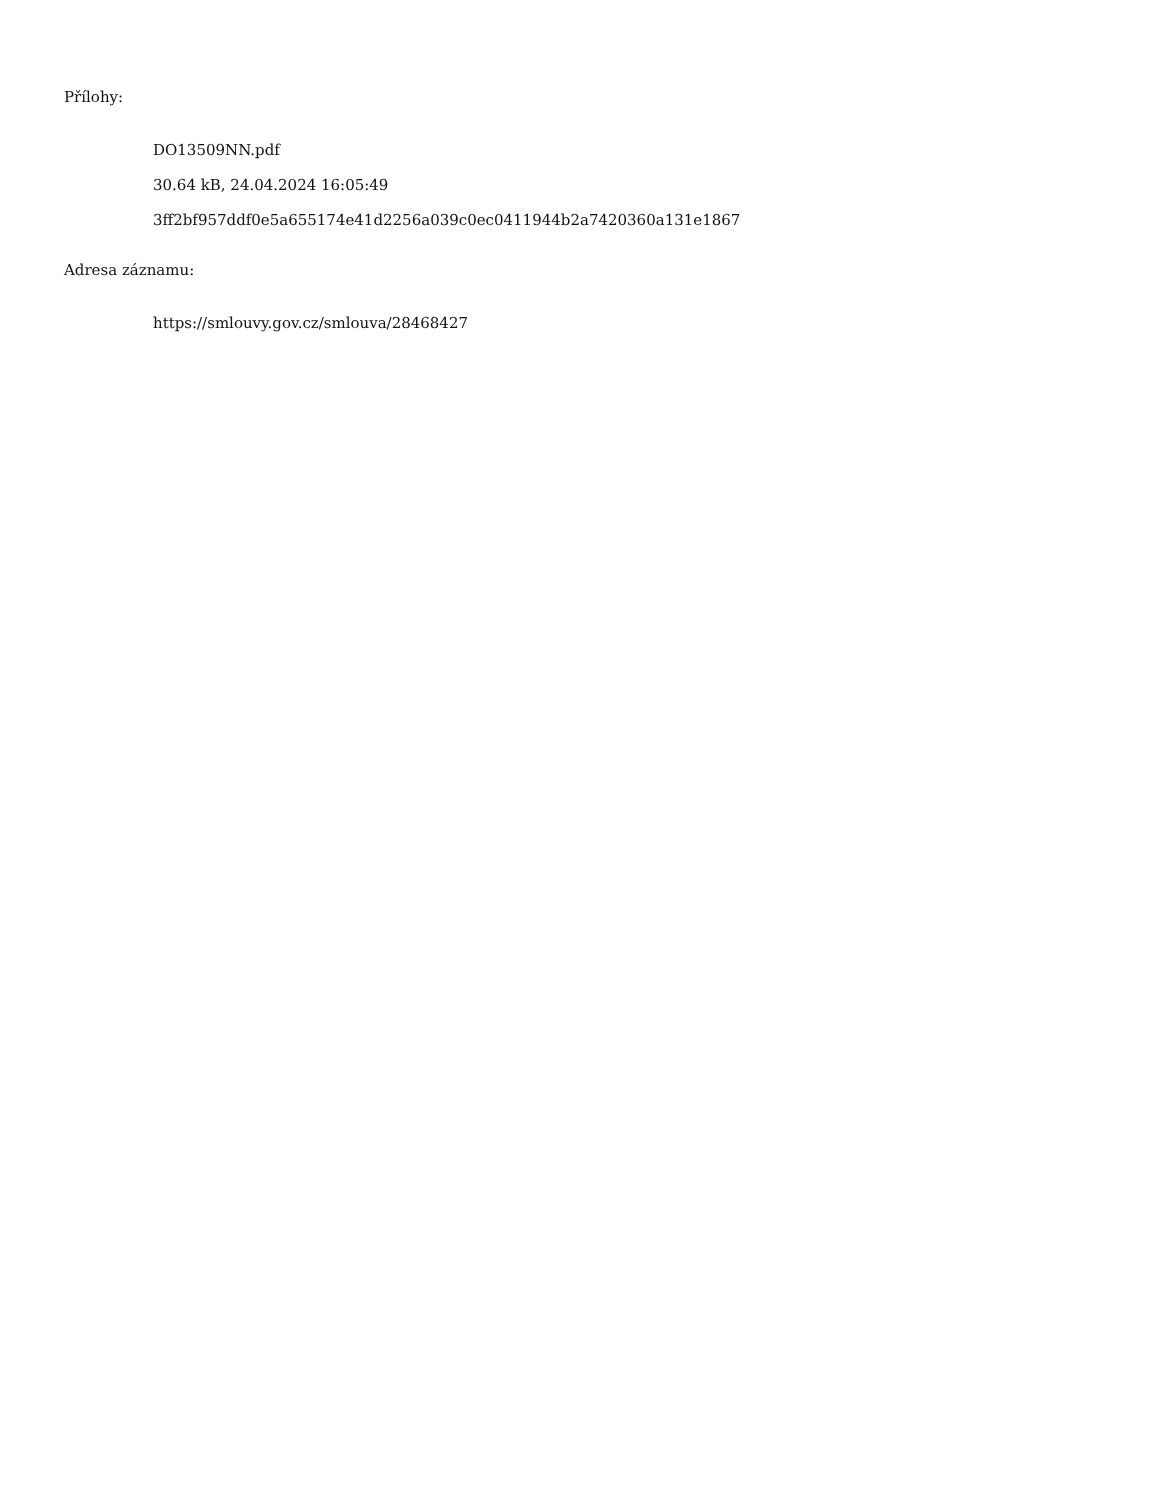Přílohy:
DO13509NN.pdf
30.64 kB, 24.04.2024 16:05:49
3ff2bf957ddf0e5a655174e41d2256a039c0ec0411944b2a7420360a131e1867
Adresa záznamu:
https://smlouvy.gov.cz/smlouva/28468427